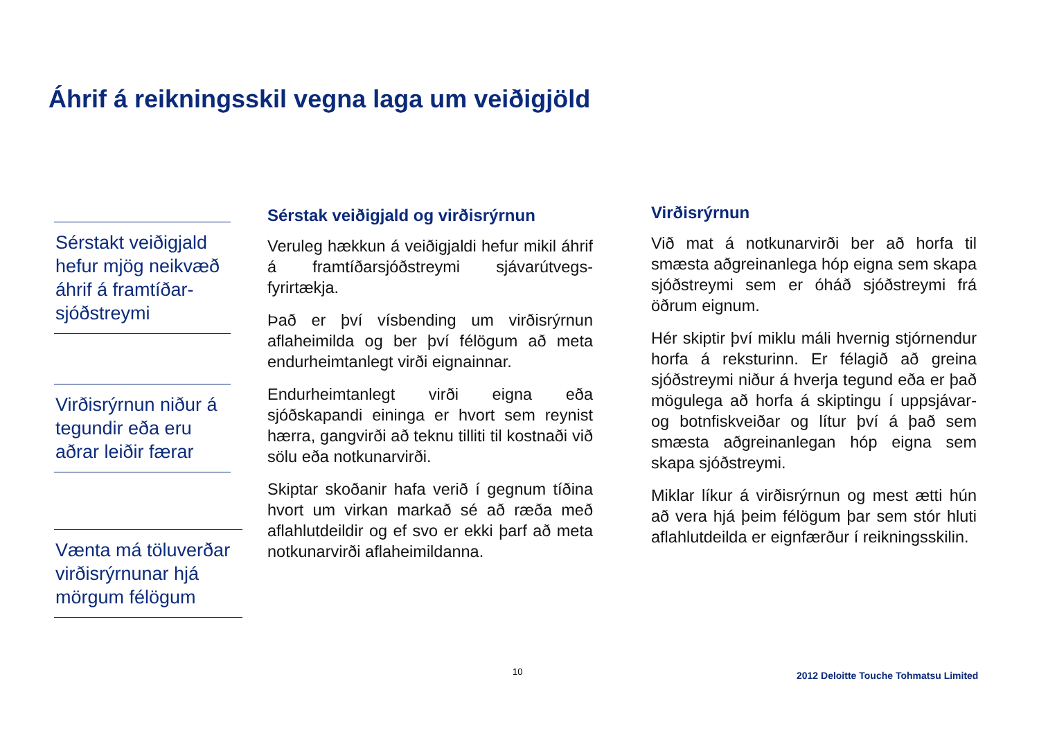Áhrif á reikningsskil vegna laga um veiðigjöld
Sérstakt veiðigjald hefur mjög neikvæð áhrif á framtíðar-sjóðstreymi
Virðisrýrnun niður á tegundir eða eru aðrar leiðir færar
Vænta má töluverðar virðisrýrnunar hjá mörgum félögum
Sérstak veiðigjald og virðisrýrnun
Veruleg hækkun á veiðigjaldi hefur mikil áhrif á framtíðarsjóðstreymi sjávarútvegs-fyrirtækja.
Það er því vísbending um virðisrýrnun aflaheimilda og ber því félögum að meta endurheimtanlegt virði eignainnar.
Endurheimtanlegt virði eigna eða sjóðskapandi eininga er hvort sem reynist hærra, gangvirði að teknu tilliti til kostnaði við sölu eða notkunarvirði.
Skiptar skoðanir hafa verið í gegnum tíðina hvort um virkan markað sé að ræða með aflahlutdeildir og ef svo er ekki þarf að meta notkunarvirði aflaheimildanna.
Virðisrýrnun
Við mat á notkunarvirði ber að horfa til smæsta aðgreinanlega hóp eigna sem skapa sjóðstreymi sem er óháð sjóðstreymi frá öðrum eignum.
Hér skiptir því miklu máli hvernig stjórnendur horfa á reksturinn. Er félagið að greina sjóðstreymi niður á hverja tegund eða er það mögulega að horfa á skiptingu í uppsjávar- og botnfiskveiðar og lítur því á það sem smæsta aðgreinanlegan hóp eigna sem skapa sjóðstreymi.
Miklar líkur á virðisrýrnun og mest ætti hún að vera hjá þeim félögum þar sem stór hluti aflahlutdeilda er eignfærður í reikningsskilin.
10
2012 Deloitte Touche Tohmatsu Limited